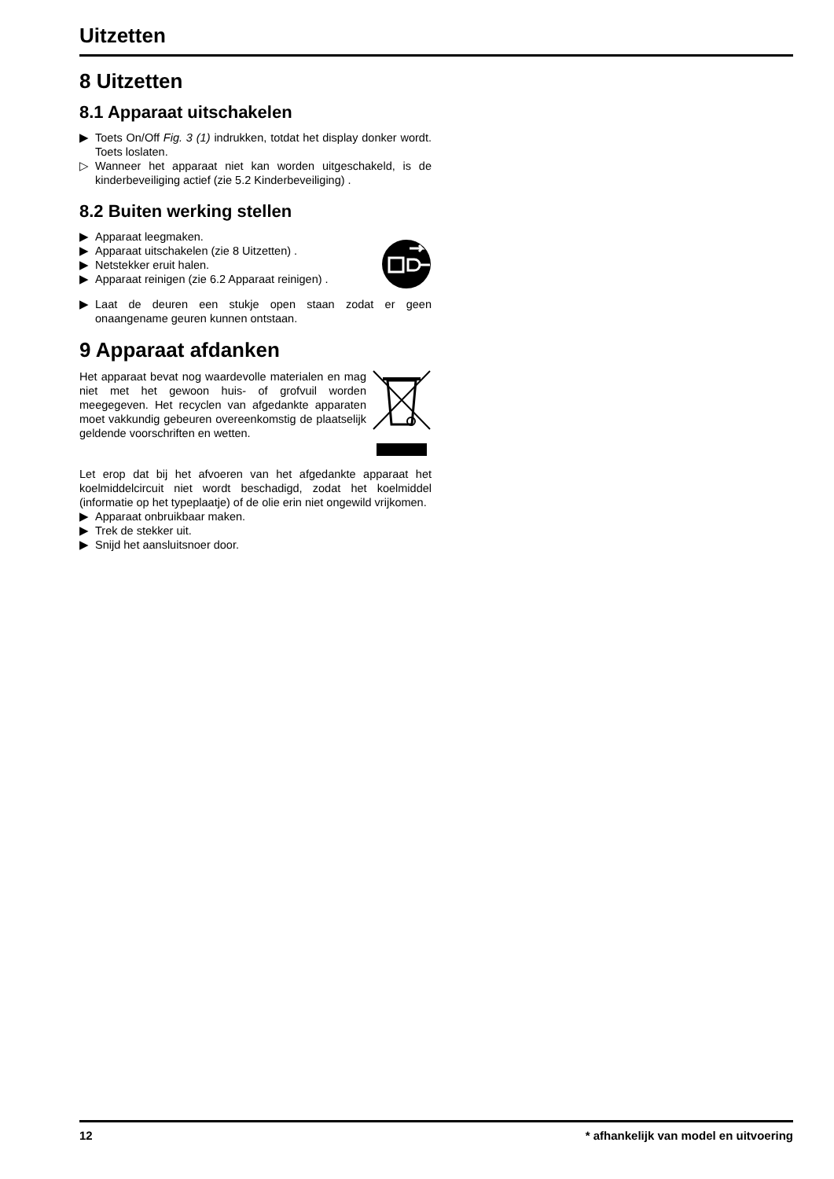Uitzetten
8 Uitzetten
8.1 Apparaat uitschakelen
▶ Toets On/Off Fig. 3 (1) indrukken, totdat het display donker wordt. Toets loslaten.
▷ Wanneer het apparaat niet kan worden uitgeschakeld, is de kinderbeveiliging actief (zie 5.2 Kinderbeveiliging) .
8.2 Buiten werking stellen
▶ Apparaat leegmaken.
▶ Apparaat uitschakelen (zie 8 Uitzetten) .
▶ Netstekker eruit halen.
▶ Apparaat reinigen (zie 6.2 Apparaat reinigen) .
▶ Laat de deuren een stukje open staan zodat er geen onaangename geuren kunnen ontstaan.
9 Apparaat afdanken
Het apparaat bevat nog waardevolle materialen en mag niet met het gewoon huis- of grofvuil worden meegegeven. Het recyclen van afgedankte apparaten moet vakkundig gebeuren overeenkomstig de plaatselijk geldende voorschriften en wetten.
Let erop dat bij het afvoeren van het afgedankte apparaat het koelmiddelcircuit niet wordt beschadigd, zodat het koelmiddel (informatie op het typeplaatje) of de olie erin niet ongewild vrijkomen.
▶ Apparaat onbruikbaar maken.
▶ Trek de stekker uit.
▶ Snijd het aansluitsnoer door.
12 * afhankelijk van model en uitvoering